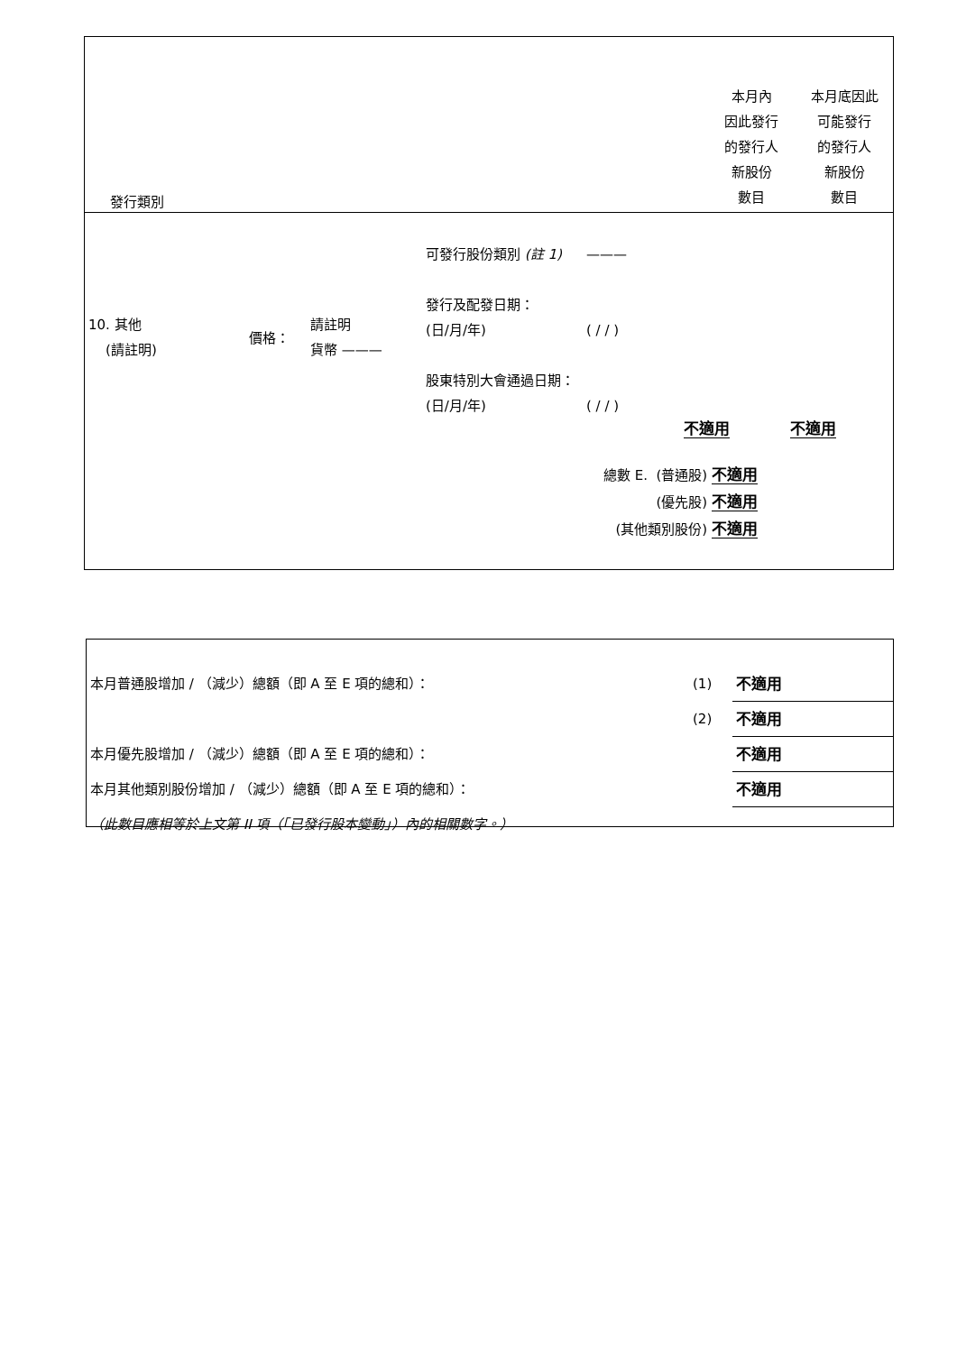| 發行類別 | 本月內 因此發行 的發行人 新股份 數目 | 本月底因此 可能發行 的發行人 新股份 數目 |
| 10. 其他 (請註明) | 價格： | 請註明 貨幣 ——— | 可發行股份類別 (註 1) 發行及配發日期： (日/月/年) 股東特別大會通過日期： (日/月/年) | ——— ( / / ) ( / / ) | 不適用 | 不適用 |
總數 E. (普通股) 不適用
(優先股) 不適用
(其他類別股份) 不適用
| 本月普通股增加 / （減少）總額（即 A 至 E 項的總和）： | (1) | 不適用 |
| | (2) | 不適用 |
| 本月優先股增加 / （減少）總額（即 A 至 E 項的總和）： | | 不適用 |
| 本月其他類別股份增加 / （減少）總額（即 A 至 E 項的總和）： | | 不適用 |
| （此數目應相等於上文第 II 項（「已發行股本變動」）內的相關數字。） | | |